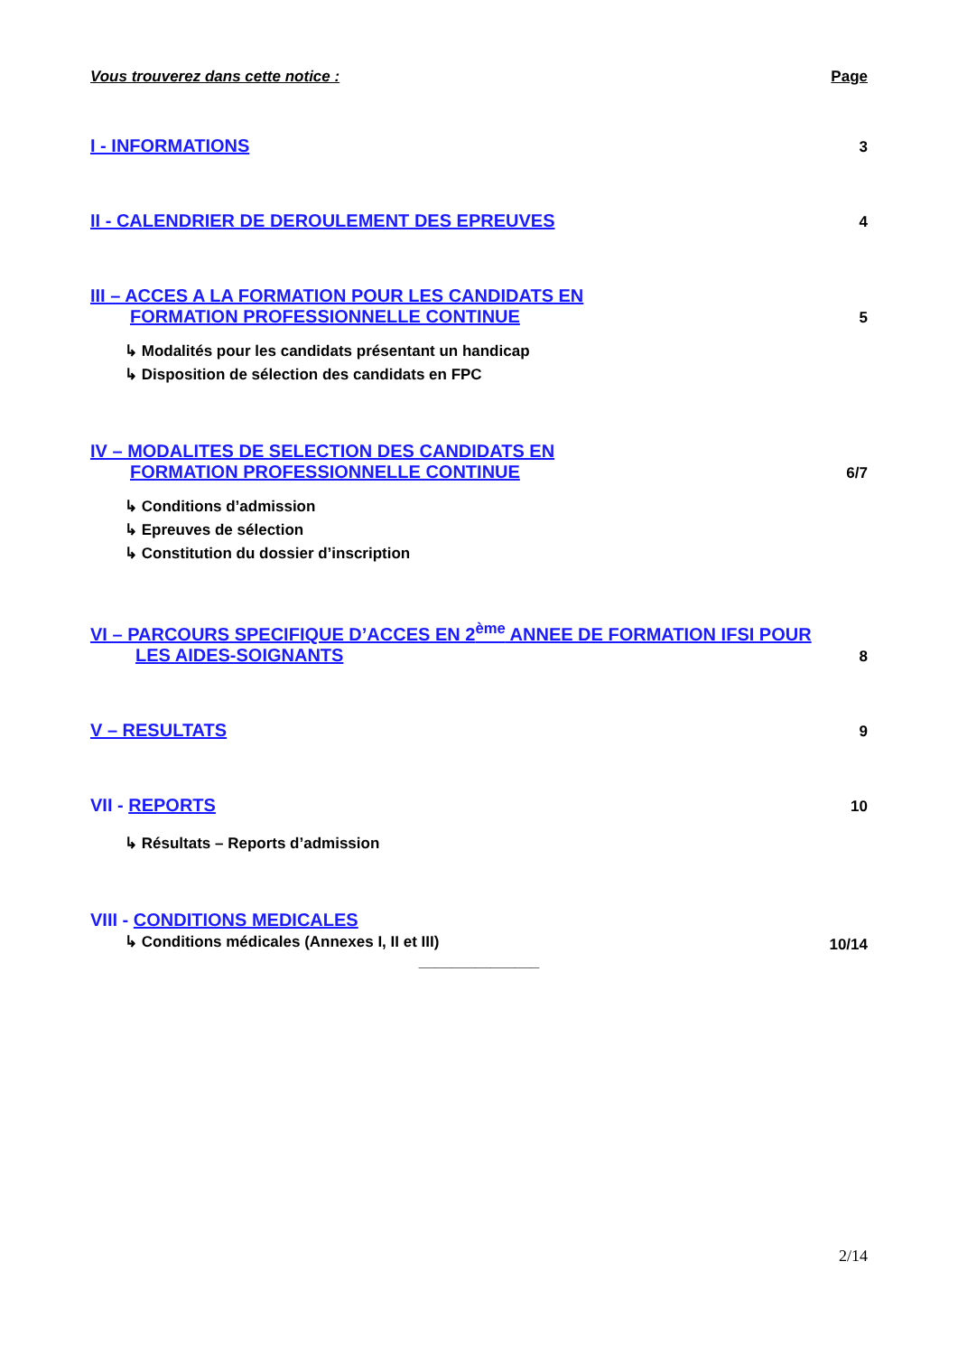Vous trouverez dans cette notice : Page
I - INFORMATIONS 3
II - CALENDRIER DE DEROULEMENT DES EPREUVES 4
III – ACCES A LA FORMATION POUR LES CANDIDATS EN
FORMATION PROFESSIONNELLE CONTINUE 5
↳ Modalités pour les candidats présentant un handicap
↳ Disposition de sélection des candidats en FPC
IV – MODALITES DE SELECTION DES CANDIDATS EN
FORMATION PROFESSIONNELLE CONTINUE 6/7
↳ Conditions d’admission
↳ Epreuves de sélection
↳ Constitution du dossier d’inscription
VI – PARCOURS SPECIFIQUE D’ACCES EN 2<sup>ème</sup> ANNEE DE FORMATION IFSI POUR
LES AIDES-SOIGNANTS 8
V – RESULTATS 9
VII - REPORTS 10
↳ Résultats – Reports d’admission
VIII - CONDITIONS MEDICALES
↳ Conditions médicales (Annexes I, II et III) 10/14
_______________
2/14